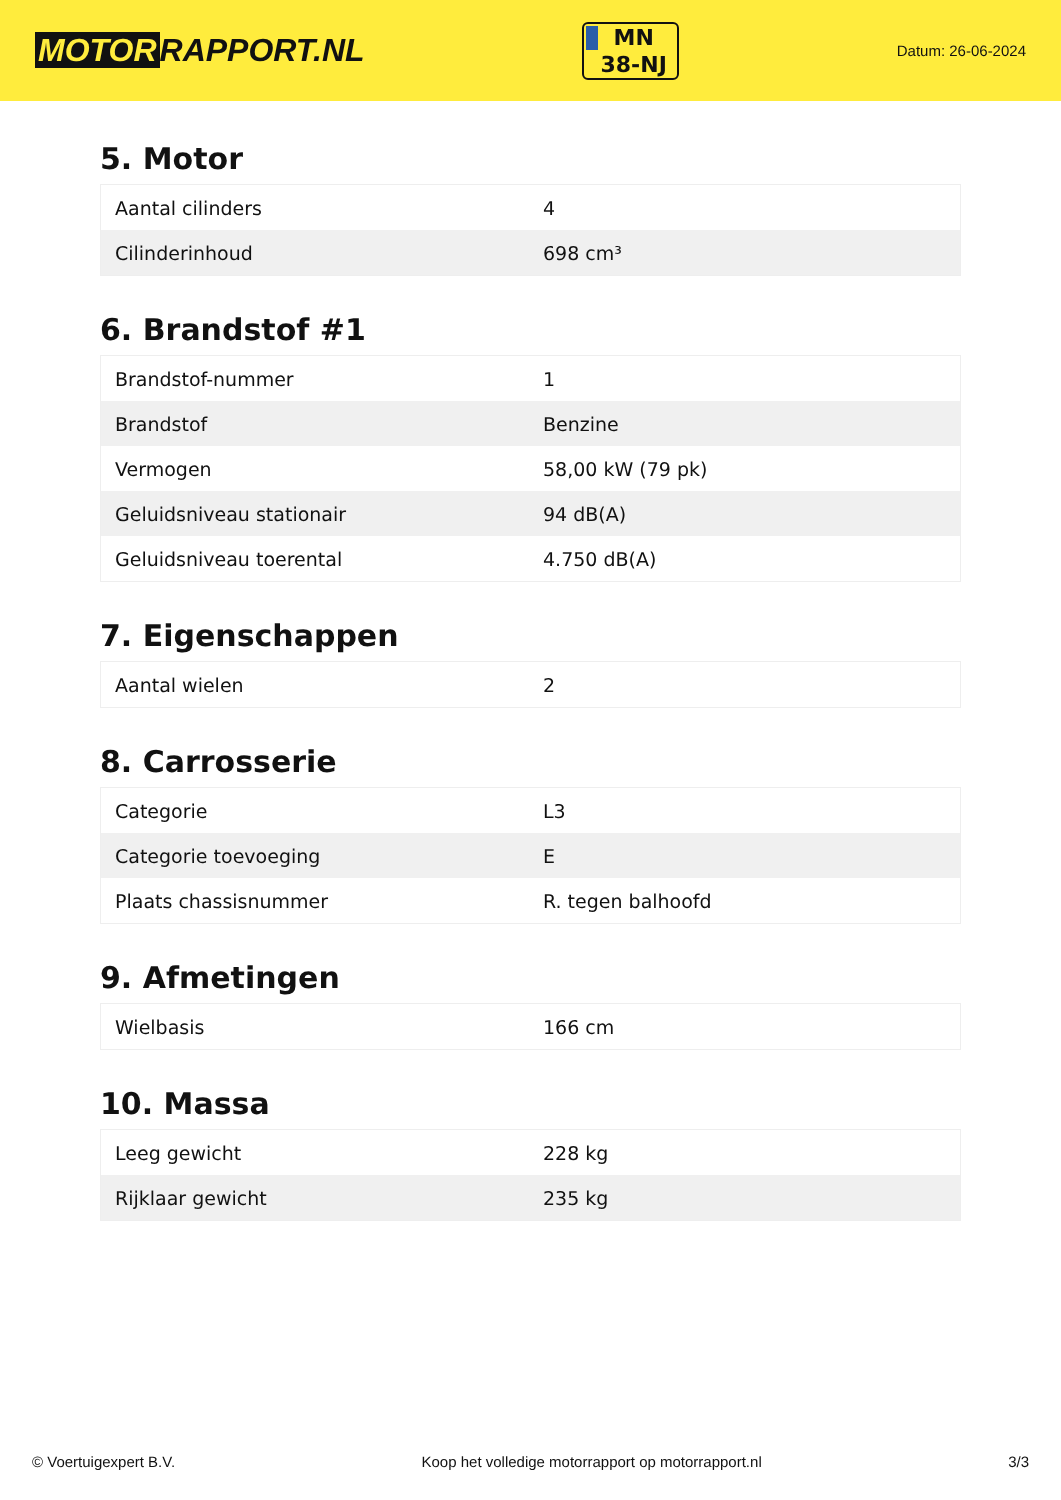MOTOR RAPPORT.NL
MN
38-NJ
Datum: 26-06-2024
5. Motor
| Aantal cilinders | 4 |
| Cilinderinhoud | 698 cm³ |
6. Brandstof #1
| Brandstof-nummer | 1 |
| Brandstof | Benzine |
| Vermogen | 58,00 kW (79 pk) |
| Geluidsniveau stationair | 94 dB(A) |
| Geluidsniveau toerental | 4.750 dB(A) |
7. Eigenschappen
| Aantal wielen | 2 |
8. Carrosserie
| Categorie | L3 |
| Categorie toevoeging | E |
| Plaats chassisnummer | R. tegen balhoofd |
9. Afmetingen
| Wielbasis | 166 cm |
10. Massa
| Leeg gewicht | 228 kg |
| Rijklaar gewicht | 235 kg |
© Voertuigexpert B.V. Koop het volledige motorrapport op motorrapport.nl 3/3